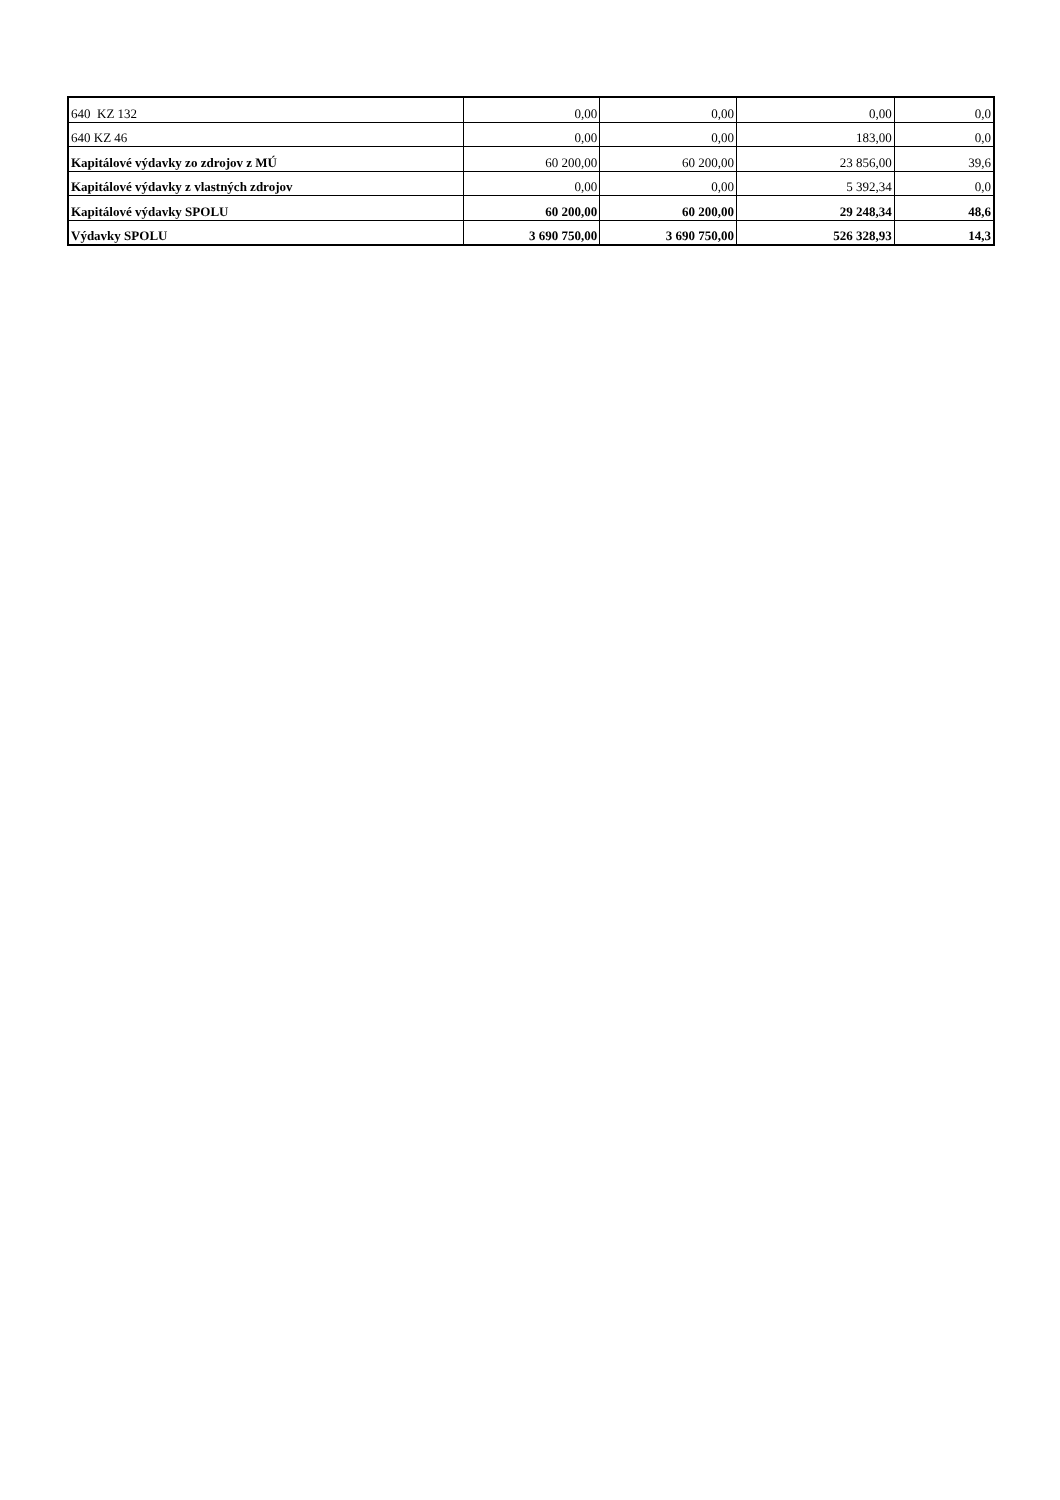| 640 KZ 132 | 0,00 | 0,00 | 0,00 | 0,0 |
| 640 KZ 46 | 0,00 | 0,00 | 183,00 | 0,0 |
| Kapitálové výdavky zo zdrojov z MÚ | 60 200,00 | 60 200,00 | 23 856,00 | 39,6 |
| Kapitálové výdavky z vlastných zdrojov | 0,00 | 0,00 | 5 392,34 | 0,0 |
| Kapitálové výdavky SPOLU | 60 200,00 | 60 200,00 | 29 248,34 | 48,6 |
| Výdavky SPOLU | 3 690 750,00 | 3 690 750,00 | 526 328,93 | 14,3 |